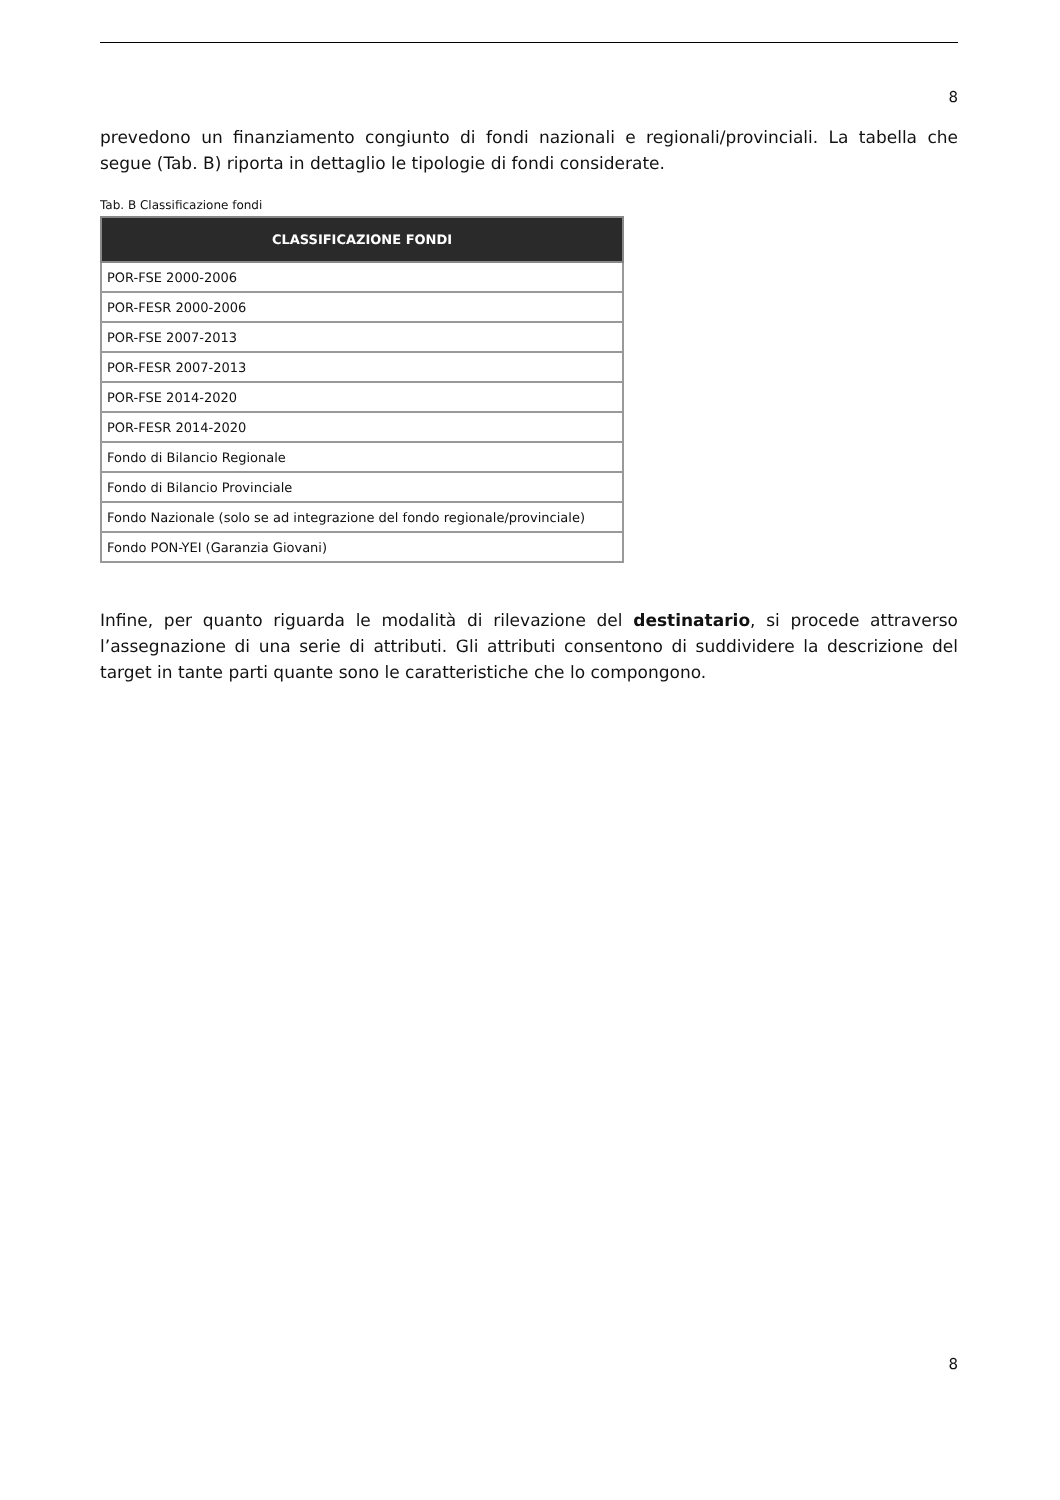8
prevedono un finanziamento congiunto di fondi nazionali e regionali/provinciali. La tabella che segue (Tab. B) riporta in dettaglio le tipologie di fondi considerate.
Tab. B Classificazione fondi
| CLASSIFICAZIONE FONDI |
| --- |
| POR-FSE 2000-2006 |
| POR-FESR 2000-2006 |
| POR-FSE 2007-2013 |
| POR-FESR 2007-2013 |
| POR-FSE 2014-2020 |
| POR-FESR 2014-2020 |
| Fondo di Bilancio Regionale |
| Fondo di Bilancio Provinciale |
| Fondo Nazionale (solo se ad integrazione del fondo regionale/provinciale) |
| Fondo PON-YEI (Garanzia Giovani) |
Infine, per quanto riguarda le modalità di rilevazione del destinatario, si procede attraverso l’assegnazione di una serie di attributi. Gli attributi consentono di suddividere la descrizione del target in tante parti quante sono le caratteristiche che lo compongono.
8